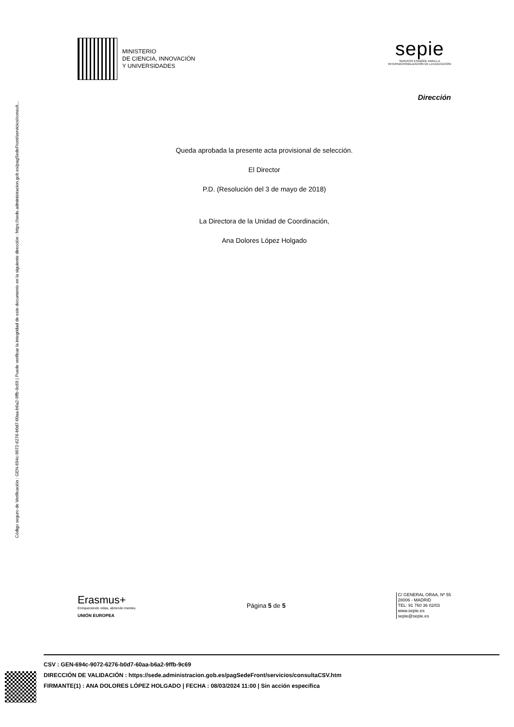Código seguro de Verificación : GEN-694c-9072-6276-b0d7-60aa-b6a2-9ffb-9c69 | Puede verificar la integridad de este documento en la siguiente dirección : https://sede.administracion.gob.es/pagSedeFront/servicios/consult...
MINISTERIO
DE CIENCIA, INNOVACIÓN
Y UNIVERSIDADES
sepie
SERVICIO ESPAÑOL PARA LA
INTERNACIONALIZACIÓN DE LA EDUCACIÓN
Dirección
Queda aprobada la presente acta provisional de selección.
El Director
P.D. (Resolución del 3 de mayo de 2018)
La Directora de la Unidad de Coordinación,
Ana Dolores López Holgado
Erasmus+
Enriqueciendo vidas, abriendo mentes.
UNIÓN EUROPEA
Página 5 de 5
C/ GENERAL ORAA, Nº 55
28006 - MADRID
TEL: 91 760 36 02/03
www.sepie.es
sepie@sepie.es
CSV : GEN-694c-9072-6276-b0d7-60aa-b6a2-9ffb-9c69
DIRECCIÓN DE VALIDACIÓN : https://sede.administracion.gob.es/pagSedeFront/servicios/consultaCSV.htm
FIRMANTE(1) : ANA DOLORES LÓPEZ HOLGADO | FECHA : 08/03/2024 11:00 | Sin acción específica